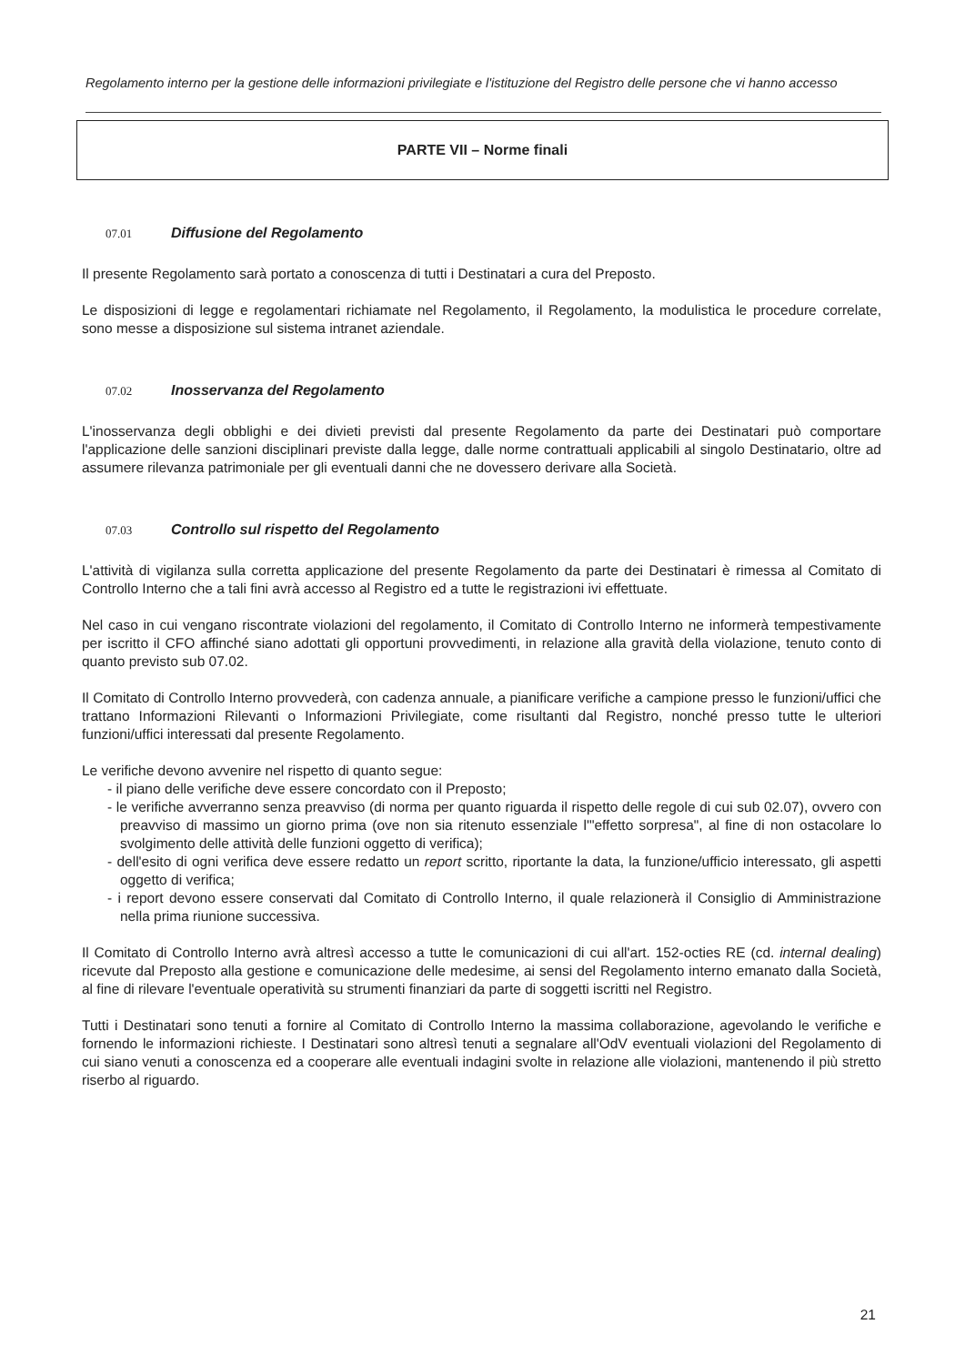Regolamento interno per la gestione delle informazioni privilegiate e l'istituzione del Registro delle persone che vi hanno accesso
PARTE VII – Norme finali
07.01 Diffusione del Regolamento
Il presente Regolamento sarà portato a conoscenza di tutti i Destinatari a cura del Preposto.
Le disposizioni di legge e regolamentari richiamate nel Regolamento, il Regolamento, la modulistica le procedure correlate, sono messe a disposizione sul sistema intranet aziendale.
07.02 Inosservanza del Regolamento
L'inosservanza degli obblighi e dei divieti previsti dal presente Regolamento da parte dei Destinatari può comportare l'applicazione delle sanzioni disciplinari previste dalla legge, dalle norme contrattuali applicabili al singolo Destinatario, oltre ad assumere rilevanza patrimoniale per gli eventuali danni che ne dovessero derivare alla Società.
07.03 Controllo sul rispetto del Regolamento
L'attività di vigilanza sulla corretta applicazione del presente Regolamento da parte dei Destinatari è rimessa al Comitato di Controllo Interno che a tali fini avrà accesso al Registro ed a tutte le registrazioni ivi effettuate.
Nel caso in cui vengano riscontrate violazioni del regolamento, il Comitato di Controllo Interno ne informerà tempestivamente per iscritto il CFO affinché siano adottati gli opportuni provvedimenti, in relazione alla gravità della violazione, tenuto conto di quanto previsto sub 07.02.
Il Comitato di Controllo Interno provvederà, con cadenza annuale, a pianificare verifiche a campione presso le funzioni/uffici che trattano Informazioni Rilevanti o Informazioni Privilegiate, come risultanti dal Registro, nonché presso tutte le ulteriori funzioni/uffici interessati dal presente Regolamento.
Le verifiche devono avvenire nel rispetto di quanto segue:
- il piano delle verifiche deve essere concordato con il Preposto;
- le verifiche avverranno senza preavviso (di norma per quanto riguarda il rispetto delle regole di cui sub 02.07), ovvero con preavviso di massimo un giorno prima (ove non sia ritenuto essenziale l'"effetto sorpresa", al fine di non ostacolare lo svolgimento delle attività delle funzioni oggetto di verifica);
- dell'esito di ogni verifica deve essere redatto un report scritto, riportante la data, la funzione/ufficio interessato, gli aspetti oggetto di verifica;
- i report devono essere conservati dal Comitato di Controllo Interno, il quale relazionerà il Consiglio di Amministrazione nella prima riunione successiva.
Il Comitato di Controllo Interno avrà altresì accesso a tutte le comunicazioni di cui all'art. 152-octies RE (cd. internal dealing) ricevute dal Preposto alla gestione e comunicazione delle medesime, ai sensi del Regolamento interno emanato dalla Società, al fine di rilevare l'eventuale operatività su strumenti finanziari da parte di soggetti iscritti nel Registro.
Tutti i Destinatari sono tenuti a fornire al Comitato di Controllo Interno la massima collaborazione, agevolando le verifiche e fornendo le informazioni richieste. I Destinatari sono altresì tenuti a segnalare all'OdV eventuali violazioni del Regolamento di cui siano venuti a conoscenza ed a cooperare alle eventuali indagini svolte in relazione alle violazioni, mantenendo il più stretto riserbo al riguardo.
21